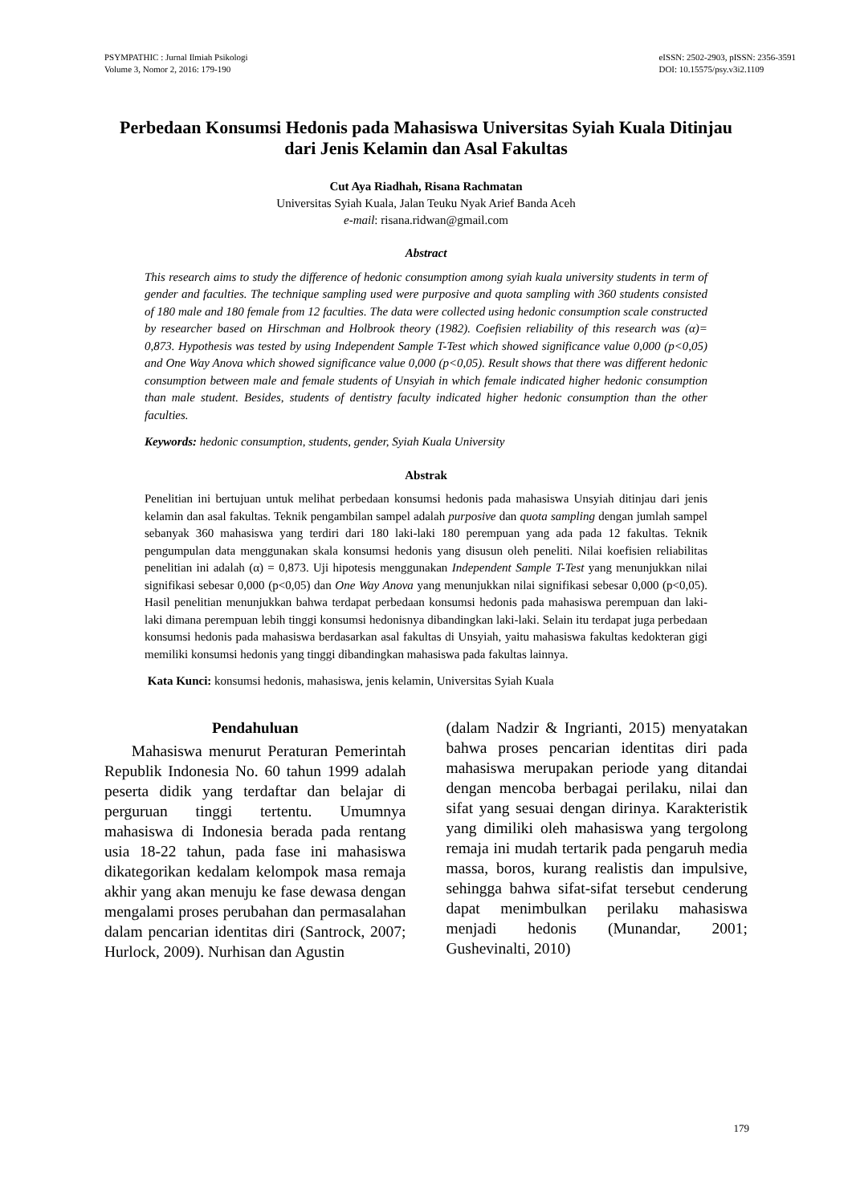PSYMPATHIC : Jurnal Ilmiah Psikologi
Volume 3, Nomor 2, 2016: 179-190
eISSN: 2502-2903, pISSN: 2356-3591
DOI: 10.15575/psy.v3i2.1109
Perbedaan Konsumsi Hedonis pada Mahasiswa Universitas Syiah Kuala Ditinjau dari Jenis Kelamin dan Asal Fakultas
Cut Aya Riadhah, Risana Rachmatan
Universitas Syiah Kuala, Jalan Teuku Nyak Arief Banda Aceh
e-mail: risana.ridwan@gmail.com
Abstract
This research aims to study the difference of hedonic consumption among syiah kuala university students in term of gender and faculties. The technique sampling used were purposive and quota sampling with 360 students consisted of 180 male and 180 female from 12 faculties. The data were collected using hedonic consumption scale constructed by researcher based on Hirschman and Holbrook theory (1982). Coefisien reliability of this research was (α)= 0,873. Hypothesis was tested by using Independent Sample T-Test which showed significance value 0,000 (p<0,05) and One Way Anova which showed significance value 0,000 (p<0,05). Result shows that there was different hedonic consumption between male and female students of Unsyiah in which female indicated higher hedonic consumption than male student. Besides, students of dentistry faculty indicated higher hedonic consumption than the other faculties.
Keywords: hedonic consumption, students, gender, Syiah Kuala University
Abstrak
Penelitian ini bertujuan untuk melihat perbedaan konsumsi hedonis pada mahasiswa Unsyiah ditinjau dari jenis kelamin dan asal fakultas. Teknik pengambilan sampel adalah purposive dan quota sampling dengan jumlah sampel sebanyak 360 mahasiswa yang terdiri dari 180 laki-laki 180 perempuan yang ada pada 12 fakultas. Teknik pengumpulan data menggunakan skala konsumsi hedonis yang disusun oleh peneliti. Nilai koefisien reliabilitas penelitian ini adalah (α) = 0,873. Uji hipotesis menggunakan Independent Sample T-Test yang menunjukkan nilai signifikasi sebesar 0,000 (p<0,05) dan One Way Anova yang menunjukkan nilai signifikasi sebesar 0,000 (p<0,05). Hasil penelitian menunjukkan bahwa terdapat perbedaan konsumsi hedonis pada mahasiswa perempuan dan laki-laki dimana perempuan lebih tinggi konsumsi hedonisnya dibandingkan laki-laki. Selain itu terdapat juga perbedaan konsumsi hedonis pada mahasiswa berdasarkan asal fakultas di Unsyiah, yaitu mahasiswa fakultas kedokteran gigi memiliki konsumsi hedonis yang tinggi dibandingkan mahasiswa pada fakultas lainnya.
Kata Kunci: konsumsi hedonis, mahasiswa, jenis kelamin, Universitas Syiah Kuala
Pendahuluan
Mahasiswa menurut Peraturan Pemerintah Republik Indonesia No. 60 tahun 1999 adalah peserta didik yang terdaftar dan belajar di perguruan tinggi tertentu. Umumnya mahasiswa di Indonesia berada pada rentang usia 18-22 tahun, pada fase ini mahasiswa dikategorikan kedalam kelompok masa remaja akhir yang akan menuju ke fase dewasa dengan mengalami proses perubahan dan permasalahan dalam pencarian identitas diri (Santrock, 2007; Hurlock, 2009). Nurhisan dan Agustin
(dalam Nadzir & Ingrianti, 2015) menyatakan bahwa proses pencarian identitas diri pada mahasiswa merupakan periode yang ditandai dengan mencoba berbagai perilaku, nilai dan sifat yang sesuai dengan dirinya. Karakteristik yang dimiliki oleh mahasiswa yang tergolong remaja ini mudah tertarik pada pengaruh media massa, boros, kurang realistis dan impulsive, sehingga bahwa sifat-sifat tersebut cenderung dapat menimbulkan perilaku mahasiswa menjadi hedonis (Munandar, 2001; Gushevinalti, 2010)
179